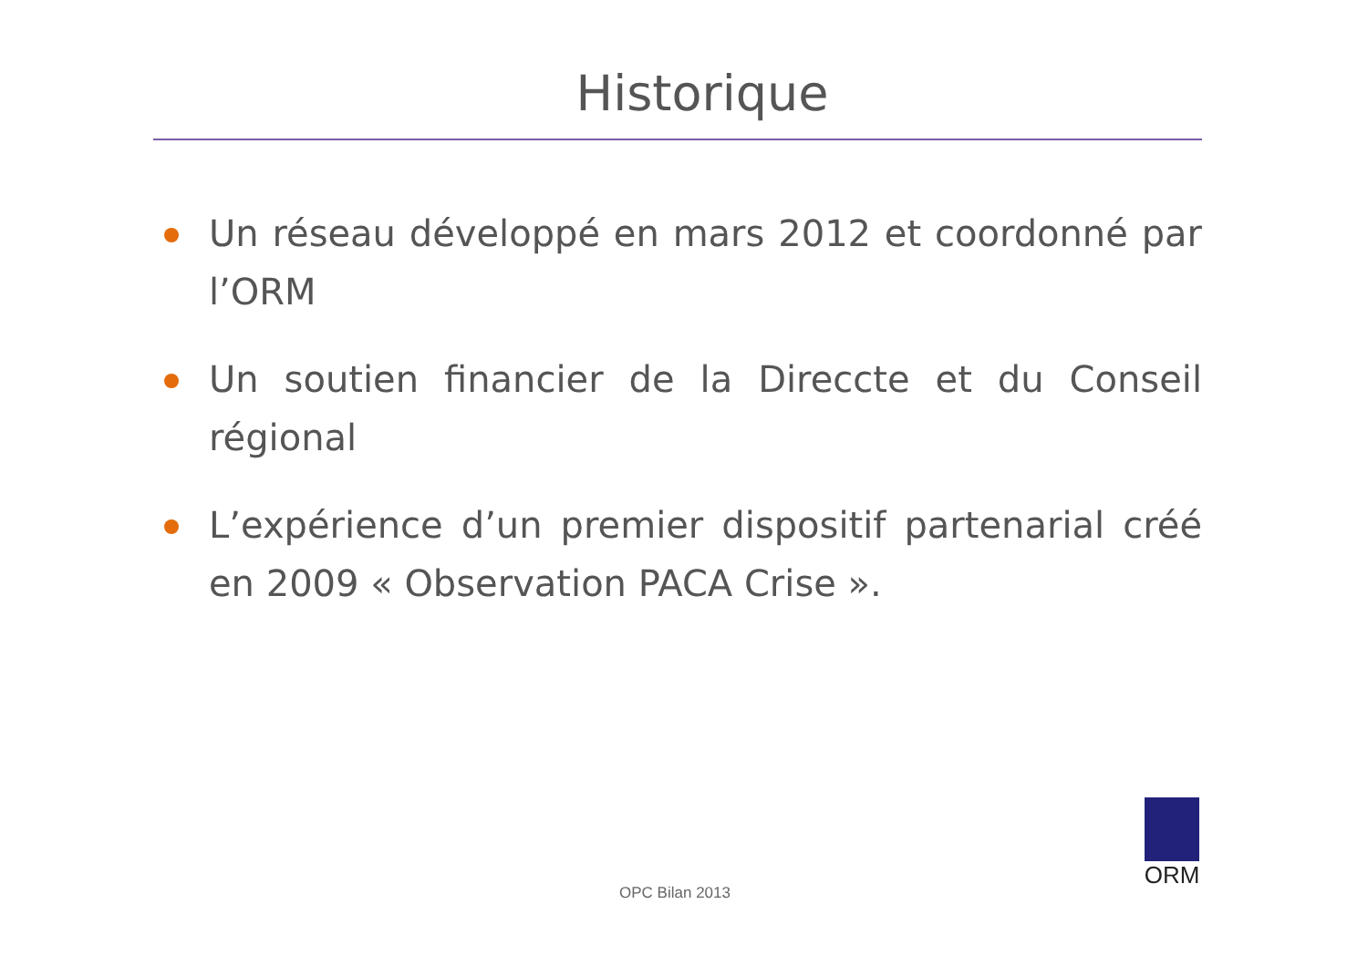Historique
Un réseau développé en mars 2012 et coordonné par l’ORM
Un soutien financier de la Direccte et du Conseil régional
L’expérience d’un premier dispositif partenarial créé en 2009 « Observation PACA Crise ».
OPC Bilan 2013
ORM